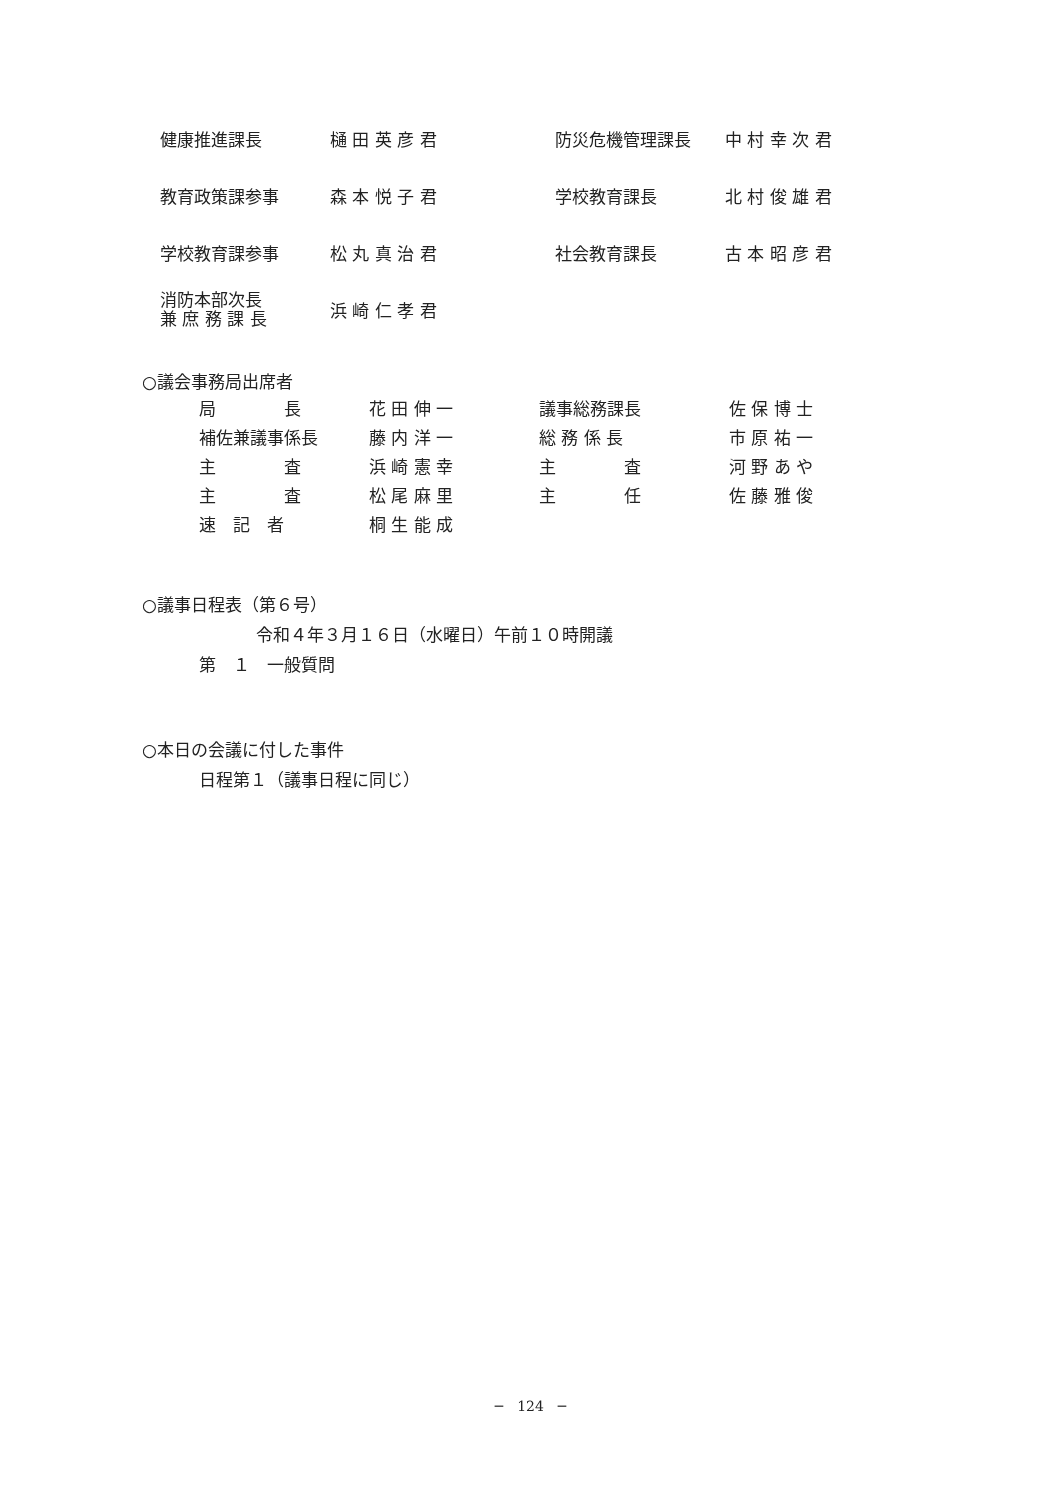| 健康推進課長 | 樋 田 英 彦 君 | 防災危機管理課長 | 中 村 幸 次 君 |
| 教育政策課参事 | 森 本 悦 子 君 | 学校教育課長 | 北 村 俊 雄 君 |
| 学校教育課参事 | 松 丸 真 治 君 | 社会教育課長 | 古 本 昭 彦 君 |
| 消防本部次長 兼 庶 務 課 長 | 浜 崎 仁 孝 君 | | |
○議会事務局出席者
| 局 長 | 花 田 伸 一 | 議事総務課長 | 佐 保 博 士 |
| 補佐兼議事係長 | 藤 内 洋 一 | 総 務 係 長 | 市 原 祐 一 |
| 主 査 | 浜 崎 憲 幸 | 主 査 | 河 野 あ や |
| 主 査 | 松 尾 麻 里 | 主 任 | 佐 藤 雅 俊 |
| 速 記 者 | 桐 生 能 成 | | |
○議事日程表（第６号）
令和４年３月１６日（水曜日）午前１０時開議
第　１　一般質問
○本日の会議に付した事件
日程第１（議事日程に同じ）
─　124　─